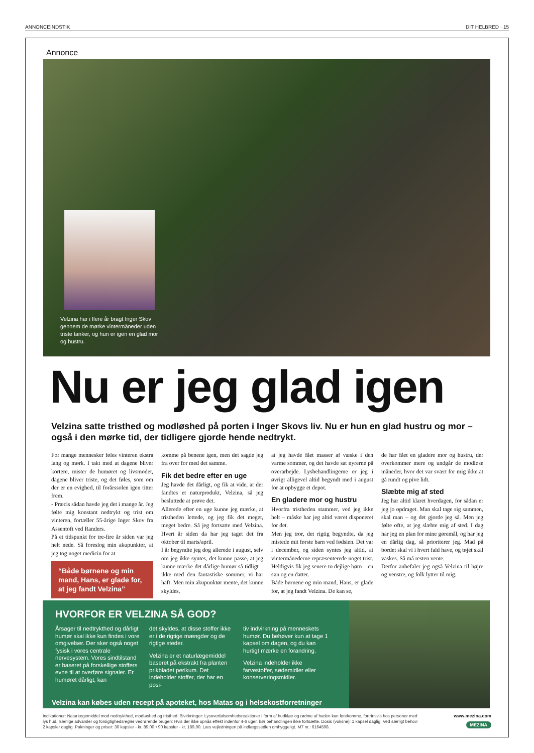ANNONCEINDSTIK DIT HELBRED · 15
Annonce
Velzina har i flere år bragt Inger Skov gennem de mørke vintermåneder uden triste tanker, og hun er igen en glad mor og hustru.
Nu er jeg glad igen
Velzina satte tristhed og modløshed på porten i Inger Skovs liv. Nu er hun en glad hustru og mor – også i den mørke tid, der tidligere gjorde hende nedtrykt.
For mange mennesker føles vinteren ekstra lang og mørk. I takt med at dagene bliver kortere, mister de humøret og livsmodet, dagene bliver triste, og det føles, som om der er en evighed, til forårssolen igen titter frem.
- Præcis sådan havde jeg det i mange år. Jeg følte mig konstant nedtrykt og trist om vinteren, fortæller 55-årige Inger Skov fra Assentoft ved Randers.
På et tidspunkt for tre-fire år siden var jeg helt nede. Så foreslog min akupunktør, at jeg tog noget medicin for at
“Både børnene og min mand, Hans, er glade for, at jeg fandt Velzina”
komme på benene igen, men det sagde jeg fra over for med det samme.
Fik det bedre efter en uge
Jeg havde det dårligt, og fik at vide, at der fandtes et naturprodukt, Velzina, så jeg besluttede at prøve det.
Allerede efter en uge kunne jeg mærke, at tristheden lettede, og jeg fik det meget, meget bedre. Så jeg fortsatte med Velzina. Hvert år siden da har jeg taget det fra oktober til marts/april.
I år begyndte jeg dog allerede i august, selv om jeg ikke syntes, det kunne passe, at jeg kunne mærke det dårlige humør så tidligt – ikke med den fantastiske sommer, vi har haft. Men min akupunktør mente, det kunne skyldes,
at jeg havde fået masser af væske i den varme sommer, og det havde sat nyrerne på overarbejde. Lysbehandlingerne er jeg i øvrigt alligevel altid begyndt med i august for at opbygge et depot.
En gladere mor og hustru
Hvorfra tristheden stammer, ved jeg ikke helt – måske har jeg altid været disponeret for det.
Men jeg tror, det rigtig begyndte, da jeg mistede mit første barn ved fødslen. Det var i december, og siden syntes jeg altid, at vintermånederne repræsenterede noget trist. Heldigvis fik jeg senere to dejlige børn – en søn og en datter.
Både børnene og min mand, Hans, er glade for, at jeg fandt Velzina. De kan se,
de har fået en gladere mor og hustru, der overkommer mere og undgår de modløse måneder, hvor det var svært for mig ikke at gå rundt og pive lidt.
Slæbte mig af sted
Jeg har altid klaret hverdagen, for sådan er jeg jo opdraget. Man skal tage sig sammen, skal man – og det gjorde jeg så. Men jeg følte ofte, at jeg slæbte mig af sted. I dag har jeg en plan for mine gøremål, og har jeg en dårlig dag, så prioriterer jeg. Mad på bordet skal vi i hvert fald have, og tøjet skal vaskes. Så må resten vente.
Derfor anbefaler jeg også Velzina til højre og venstre, og folk lytter til mig.
HVORFOR ER VELZINA SÅ GOD?
Årsager til nedtrykthed og dårligt humør skal ikke kun findes i vore omgivelser. Der sker også noget fysisk i vores centrale nervesystem. Vores sindtilstand er baseret på forskellige stoffers evne til at overføre signaler. Er humøret dårligt, kan
det skyldes, at disse stoffer ikke er i de rigtige mængder og de rigtige steder.
Velzina er et naturlægemiddel baseret på ekstrakt fra planten prikbladet perikum. Det indeholder stoffer, der har en posi-
tiv indvirkning på menneskets humør. Du behøver kun at tage 1 kapsel om dagen, og du kan hurtigt mærke en forandring.
Velzina indeholder ikke farvestoffer, sødemidler eller konserveringsmidler.
Velzina kan købes uden recept på apoteket, hos Matas og i helsekostforretninger
Indikationer: Naturlægemiddel mod nedtrykthed, modløshed og tristhed. Bivirkninger: Lysoverfølsomhedsreaktioner i form af hudkløe og rødme af huden kan forekomme, fortrinsvis hos personer med lys hud. Særlige advarsler og forsigtighedsregler vedrørende brugen: Hvis der ikke opnås effekt indenfor 4-6 uger, bør behandlingen ikke fortsætte. Dosis (voksne): 1 kapsel daglig. Ved særligt behov: 2 kapsler daglig. Pakninger og priser: 30 kapsler - kr. 89,00 • 90 kapsler - kr. 189,00. Læs vejledningen på indlægssedlen omhyggeligt. MT nr.: 6164598.
www.mezina.com
MEZINA